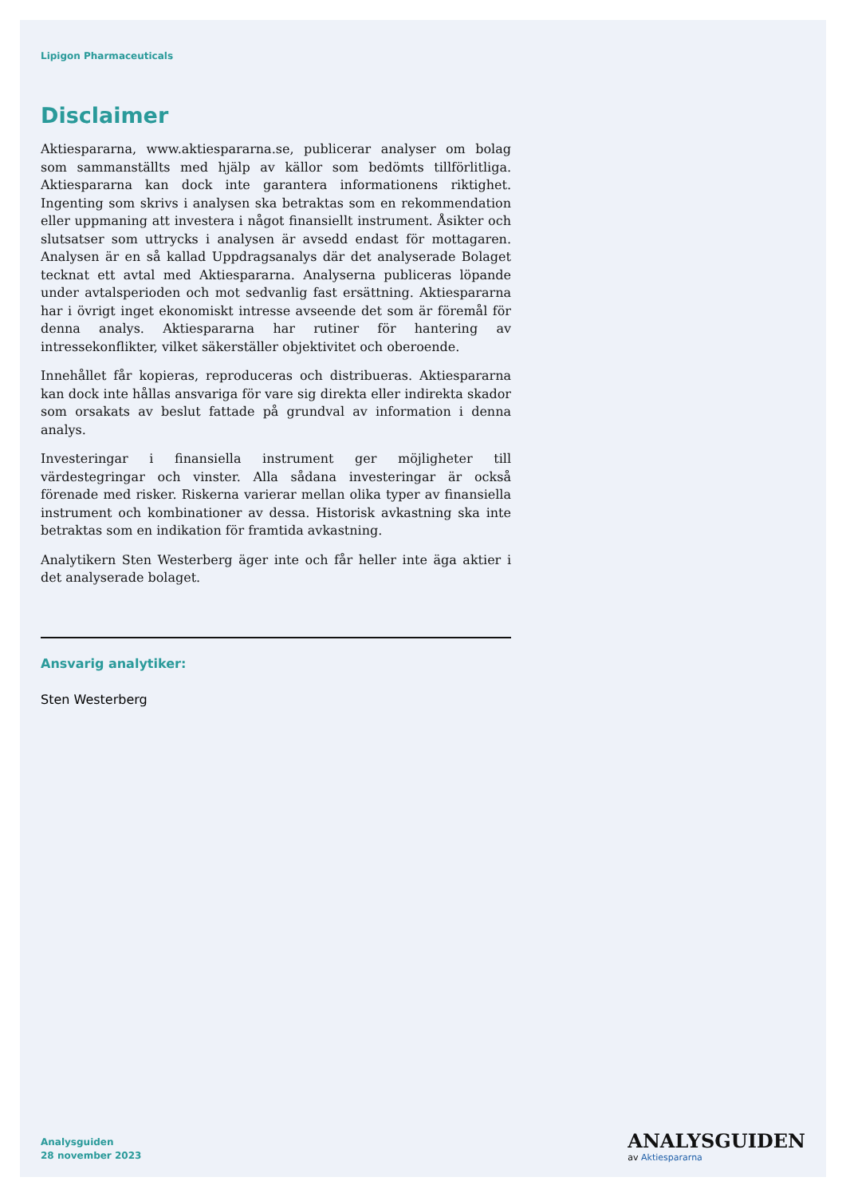Lipigon Pharmaceuticals
Disclaimer
Aktiespararna, www.aktiespararna.se, publicerar analyser om bolag som sammanställts med hjälp av källor som bedömts tillförlitliga. Aktiespararna kan dock inte garantera informationens riktighet. Ingenting som skrivs i analysen ska betraktas som en rekommendation eller uppmaning att investera i något finansiellt instrument. Åsikter och slutsatser som uttrycks i analysen är avsedd endast för mottagaren. Analysen är en så kallad Uppdragsanalys där det analyserade Bolaget tecknat ett avtal med Aktiespararna. Analyserna publiceras löpande under avtalsperioden och mot sedvanlig fast ersättning. Aktiespararna har i övrigt inget ekonomiskt intresse avseende det som är föremål för denna analys. Aktiespararna har rutiner för hantering av intressekonflikter, vilket säkerställer objektivitet och oberoende.
Innehållet får kopieras, reproduceras och distribueras. Aktiespararna kan dock inte hållas ansvariga för vare sig direkta eller indirekta skador som orsakats av beslut fattade på grundval av information i denna analys.
Investeringar i finansiella instrument ger möjligheter till värdestegringar och vinster. Alla sådana investeringar är också förenade med risker. Riskerna varierar mellan olika typer av finansiella instrument och kombinationer av dessa. Historisk avkastning ska inte betraktas som en indikation för framtida avkastning.
Analytikern Sten Westerberg äger inte och får heller inte äga aktier i det analyserade bolaget.
Ansvarig analytiker:
Sten Westerberg
Analysguiden
28 november 2023
ANALYSGUIDEN
av Aktiespararna